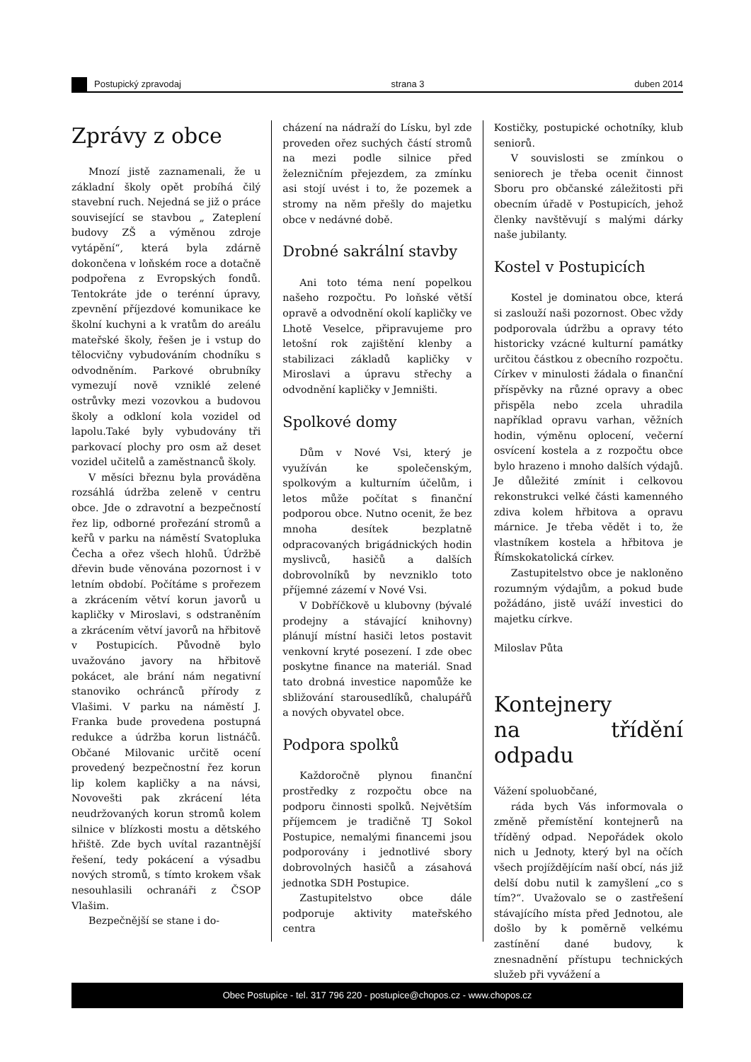Postupický zpravodaj
strana 3
duben 2014
Zprávy z obce
Mnozí jistě zaznamenali, že u základní školy opět probíhá čilý stavební ruch. Nejedná se již o práce související se stavbou „ Zateplení budovy ZŠ a výměnou zdroje vytápění“, která byla zdárně dokončena v loňském roce a dotačně podpořena z Evropských fondů. Tentokráte jde o terénní úpravy, zpevnění příjezdové komunikace ke školní kuchyni a k vratům do areálu mateřské školy, řešen je i vstup do tělocvičny vybudováním chodníku s odvodněním. Parkové obrubníky vymezují nově vzniklé zelené ostrůvky mezi vozovkou a budovou školy a odkloní kola vozidel od lapolu.Také byly vybudovány tři parkovací plochy pro osm až deset vozidel učitelů a zaměstnanců školy.
V měsíci březnu byla prováděna rozsáhlá údržba zeleně v centru obce. Jde o zdravotní a bezpečností řez lip, odborné prořezání stromů a keřů v parku na náměstí Svatopluka Čecha a ořez všech hlohů. Údržbě dřevin bude věnována pozornost i v letním období. Počítáme s prořezem a zkrácením větví korun javorů u kapličky v Miroslavi, s odstraněním a zkrácením větví javorů na hřbitově v Postupicích. Původně bylo uvažováno javory na hřbitově pokácet, ale brání nám negativní stanoviko ochránců přírody z Vlašimi. V parku na náměstí J. Franka bude provedena postupná redukce a údržba korun listnáčů. Občané Milovanic určitě ocení provedený bezpečnostní řez korun lip kolem kapličky a na návsi, Novovešti pak zkrácení léta neudržovaných korun stromů kolem silnice v blízkosti mostu a dětského hřiště. Zde bych uvítal razantnější řešení, tedy pokácení a výsadbu nových stromů, s tímto krokem však nesouhlasili ochranáři z ČSOP Vlašim.
Bezpečnější se stane i do-
cházení na nádraží do Lísku, byl zde proveden ořez suchých částí stromů na mezi podle silnice před železničním přejezdem, za zmínku asi stojí uvést i to, že pozemek a stromy na něm přešly do majetku obce v nedávné době.
Drobné sakrální stavby
Ani toto téma není popelkou našeho rozpočtu. Po loňské větší opravě a odvodnění okolí kapličky ve Lhotě Veselce, připravujeme pro letošní rok zajištění klenby a stabilizaci základů kapličky v Miroslavi a úpravu střechy a odvodnění kapličky v Jemništi.
Spolkové domy
Dům v Nové Vsi, který je využíván ke společenským, spolkovým a kulturním účelům, i letos může počítat s finanční podporou obce. Nutno ocenit, že bez mnoha desítek bezplatně odpracovaných brigádnických hodin myslivců, hasičů a dalších dobrovolníků by nevzniklo toto příjemné zázemí v Nové Vsi.
V Dobříčkově u klubovny (bývalé prodejny a stávající knihovny) plánují místní hasiči letos postavit venkovní kryté posezení. I zde obec poskytne finance na materiál. Snad tato drobná investice napomůže ke sbližování starousedlíků, chalupářů a nových obyvatel obce.
Podpora spolků
Každoročně plynou finanční prostředky z rozpočtu obce na podporu činnosti spolků. Největším příjemcem je tradičně TJ Sokol Postupice, nemalými financemi jsou podporovány i jednotlivé sbory dobrovolných hasičů a zásahová jednotka SDH Postupice.
Zastupitelstvo obce dále podporuje aktivity mateřského centra
Kostičky, postupické ochotníky, klub seniorů.
V souvislosti se zmínkou o seniorech je třeba ocenit činnost Sboru pro občanské záležitosti při obecním úřadě v Postupicích, jehož členky navštěvují s malými dárky naše jubilanty.
Kostel v Postupicích
Kostel je dominatou obce, která si zaslouží naši pozornost. Obec vždy podporovala údržbu a opravy této historicky vzácné kulturní památky určitou částkou z obecního rozpočtu. Církev v minulosti žádala o finanční příspěvky na různé opravy a obec přispěla nebo zcela uhradila například opravu varhan, věžních hodin, výměnu oplocení, večerní osvícení kostela a z rozpočtu obce bylo hrazeno i mnoho dalších výdajů. Je důležité zmínit i celkovou rekonstrukci velké části kamenného zdiva kolem hřbitova a opravu márnice. Je třeba vědět i to, že vlastníkem kostela a hřbitova je Římskokatolická církev.
Zastupitelstvo obce je nakloněno rozumným výdajům, a pokud bude požádáno, jistě uváží investici do majetku církve.
Miloslav Půta
Kontejnery
na třídění odpadu
Vážení spoluobčané,
ráda bych Vás informovala o změně přemístění kontejnerů na tříděný odpad. Nepořádek okolo nich u Jednoty, který byl na očích všech projíždějícím naší obcí, nás již delší dobu nutil k zamyšlení „co s tím?“. Uvažovalo se o zastřešení stávajícího místa před Jednotou, ale došlo by k poměrně velkému zastínění dané budovy, k znesnadnění přístupu technických služeb při vyvážení a
Obec Postupice - tel. 317 796 220 - postupice@chopos.cz - www.chopos.cz